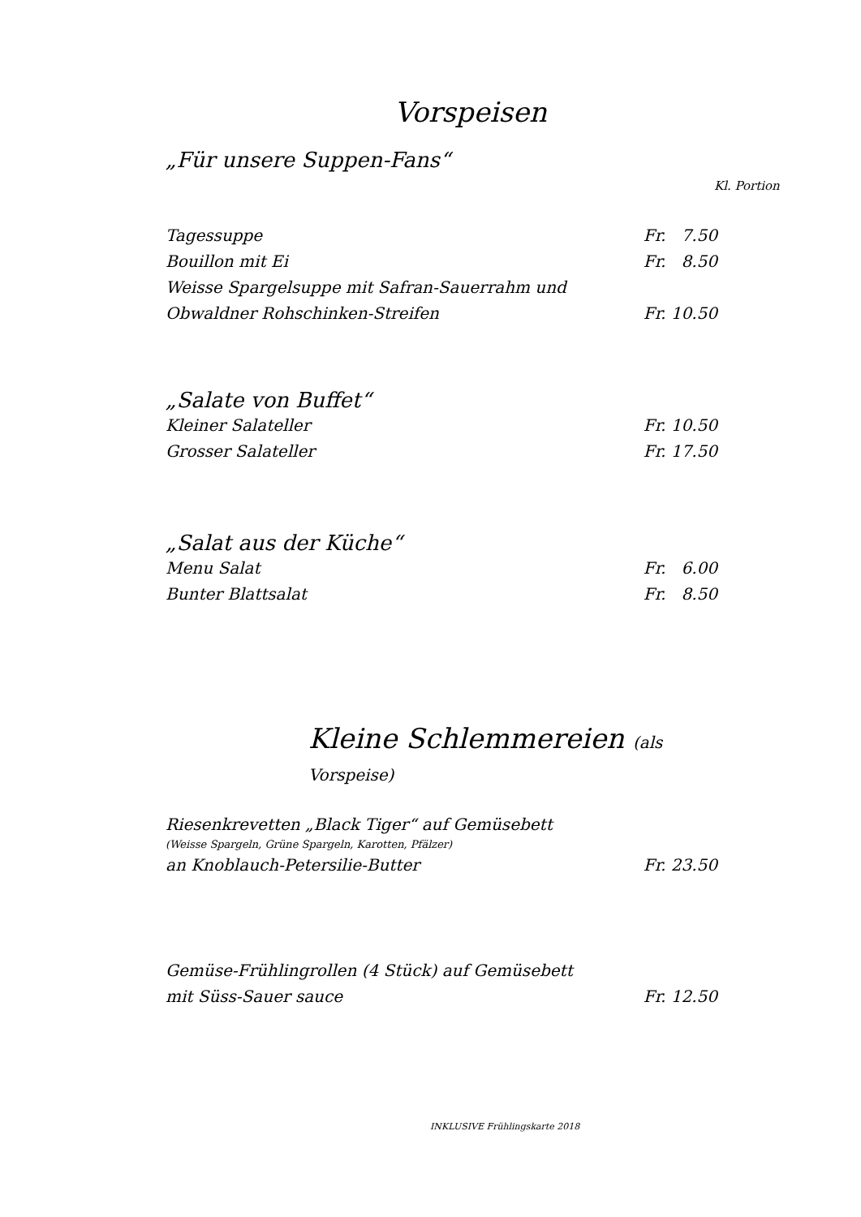Vorspeisen
„Für unsere Suppen-Fans“
Kl. Portion
Tagessuppe Fr. 7.50
Bouillon mit Ei Fr. 8.50
Weisse Spargelsuppe mit Safran-Sauerrahm und
Obwaldner Rohschinken-Streifen Fr. 10.50
„Salate von Buffet“
Kleiner Salateller Fr. 10.50
Grosser Salateller Fr. 17.50
„Salat aus der Küche“
Menu Salat Fr. 6.00
Bunter Blattsalat Fr. 8.50
Kleine Schlemmereien (als Vorspeise)
Riesenkrevetten „Black Tiger“ auf Gemüsebett
(Weisse Spargeln, Grüne Spargeln, Karotten, Pfälzer)
an Knoblauch-Petersilie-Butter Fr. 23.50
Gemüse-Frühlingrollen (4 Stück) auf Gemüsebett
mit Süss-Sauer sauce Fr. 12.50
INKLUSIVE Frühlingskarte 2018